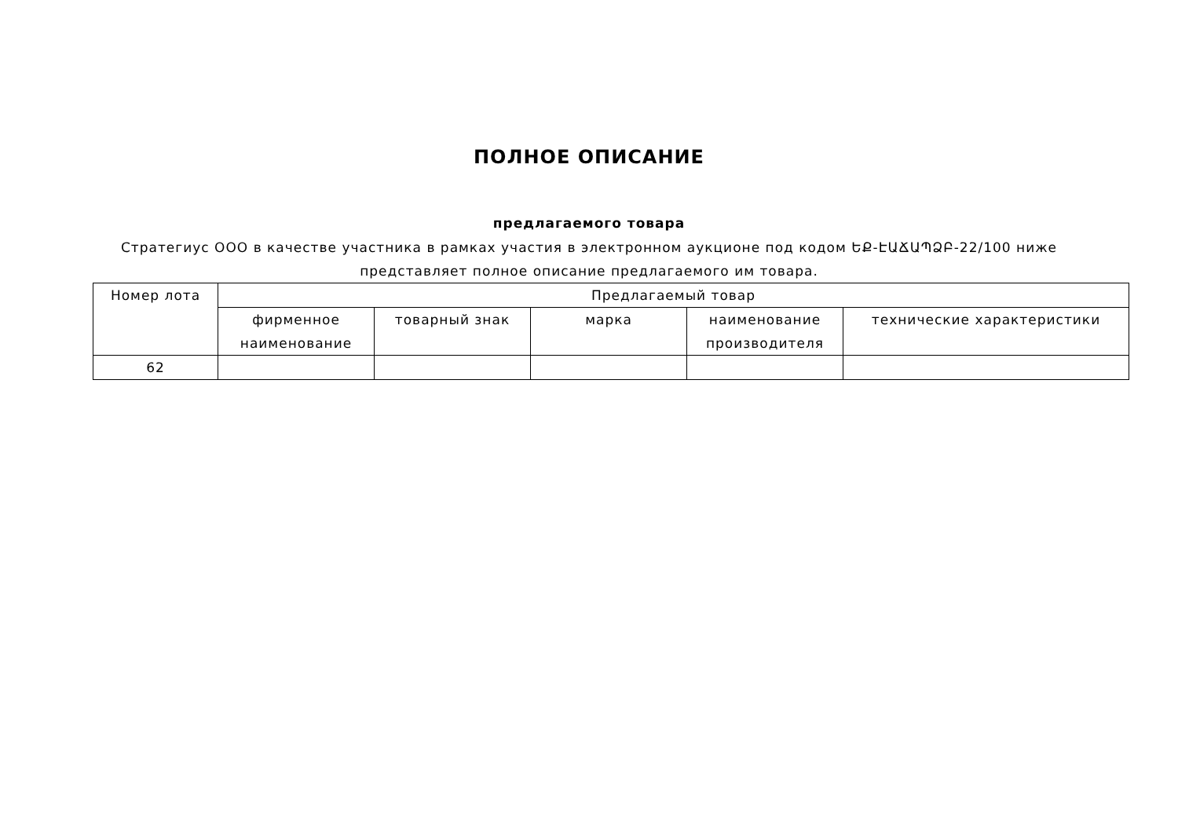ПОЛНОЕ ОПИСАНИЕ
предлагаемого товара
Стратегиус ООО в качестве участника в рамках участия в электронном аукционе под кодом ԵՔ-ԷԱՃԱՊՁԲ-22/100 ниже
представляет полное описание предлагаемого им товара.
| Номер лота | Предлагаемый товар | | | | |
| --- | --- | --- | --- | --- | --- |
| | фирменное наименование | товарный знак | марка | наименование производителя | технические характеристики |
| 62 | | | | | |